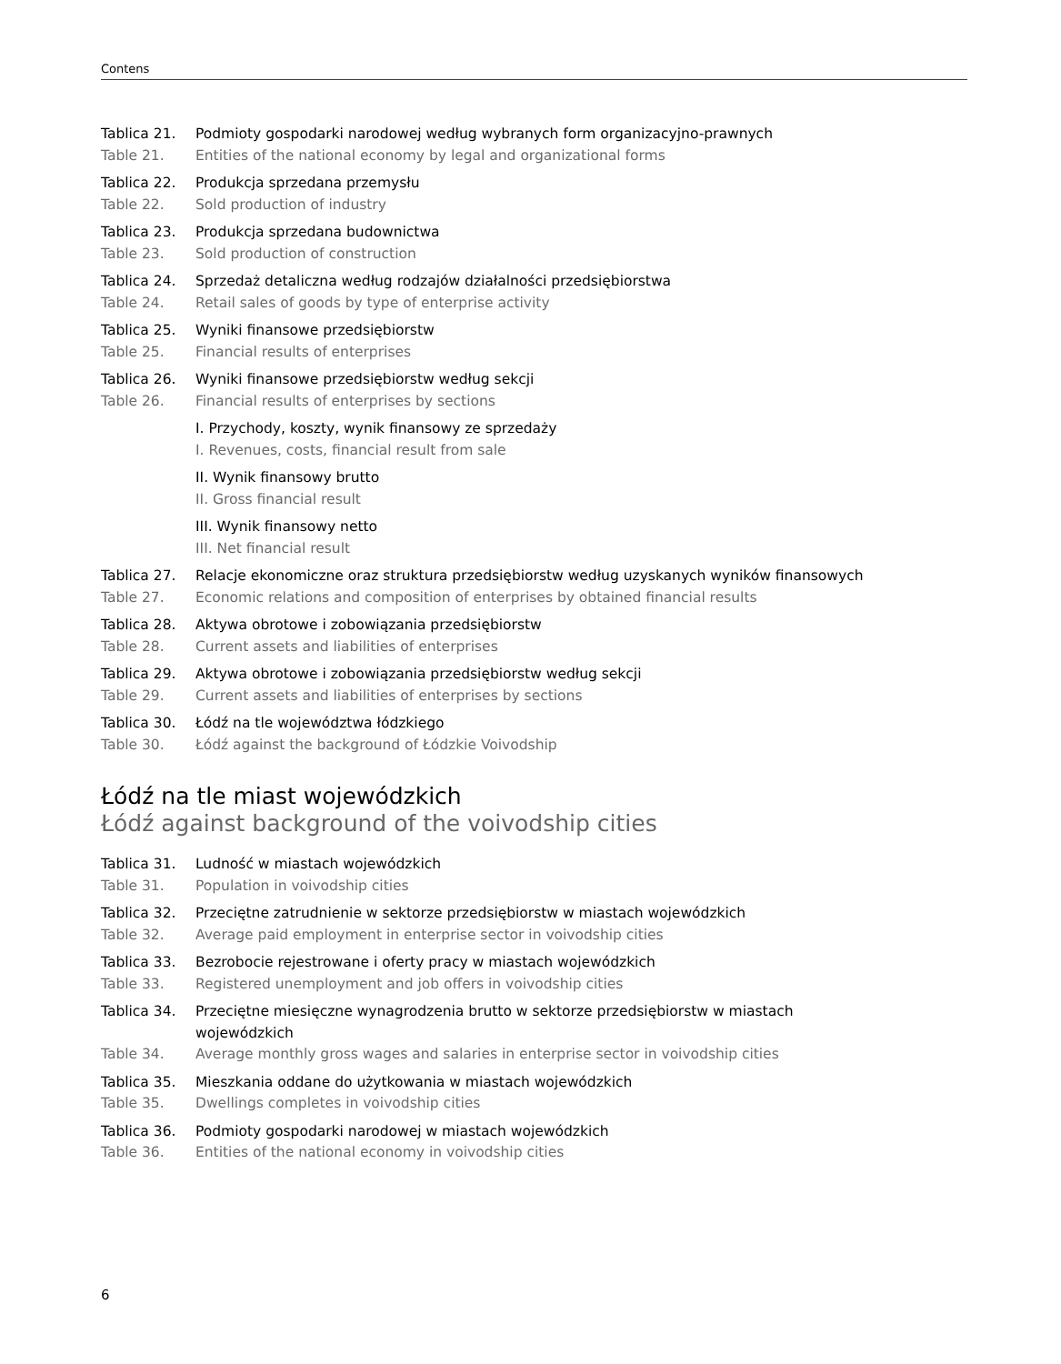Contens
Tablica 21. Podmioty gospodarki narodowej według wybranych form organizacyjno-prawnych
Table 21. Entities of the national economy by legal and organizational forms
Tablica 22. Produkcja sprzedana przemysłu
Table 22. Sold production of industry
Tablica 23. Produkcja sprzedana budownictwa
Table 23. Sold production of construction
Tablica 24. Sprzedaż detaliczna według rodzajów działalności przedsiębiorstwa
Table 24. Retail sales of goods by type of enterprise activity
Tablica 25. Wyniki finansowe przedsiębiorstw
Table 25. Financial results of enterprises
Tablica 26. Wyniki finansowe przedsiębiorstw według sekcji
Table 26. Financial results of enterprises by sections
I. Przychody, koszty, wynik finansowy ze sprzedaży
I. Revenues, costs, financial result from sale
II. Wynik finansowy brutto
II. Gross financial result
III. Wynik finansowy netto
III. Net financial result
Tablica 27. Relacje ekonomiczne oraz struktura przedsiębiorstw według uzyskanych wyników finansowych
Table 27. Economic relations and composition of enterprises by obtained financial results
Tablica 28. Aktywa obrotowe i zobowiązania przedsiębiorstw
Table 28. Current assets and liabilities of enterprises
Tablica 29. Aktywa obrotowe i zobowiązania przedsiębiorstw według sekcji
Table 29. Current assets and liabilities of enterprises by sections
Tablica 30. Łódź na tle województwa łódzkiego
Table 30. Łódź against the background of Łódzkie Voivodship
Łódź na tle miast wojewódzkich
Łódź against background of the voivodship cities
Tablica 31. Ludność w miastach wojewódzkich
Table 31. Population in voivodship cities
Tablica 32. Przeciętne zatrudnienie w sektorze przedsiębiorstw w miastach wojewódzkich
Table 32. Average paid employment in enterprise sector in voivodship cities
Tablica 33. Bezrobocie rejestrowane i oferty pracy w miastach wojewódzkich
Table 33. Registered unemployment and job offers in voivodship cities
Tablica 34. Przeciętne miesięczne wynagrodzenia brutto w sektorze przedsiębiorstw w miastach wojewódzkich
Table 34. Average monthly gross wages and salaries in enterprise sector in voivodship cities
Tablica 35. Mieszkania oddane do użytkowania w miastach wojewódzkich
Table 35. Dwellings completes in voivodship cities
Tablica 36. Podmioty gospodarki narodowej w miastach wojewódzkich
Table 36. Entities of the national economy in voivodship cities
6